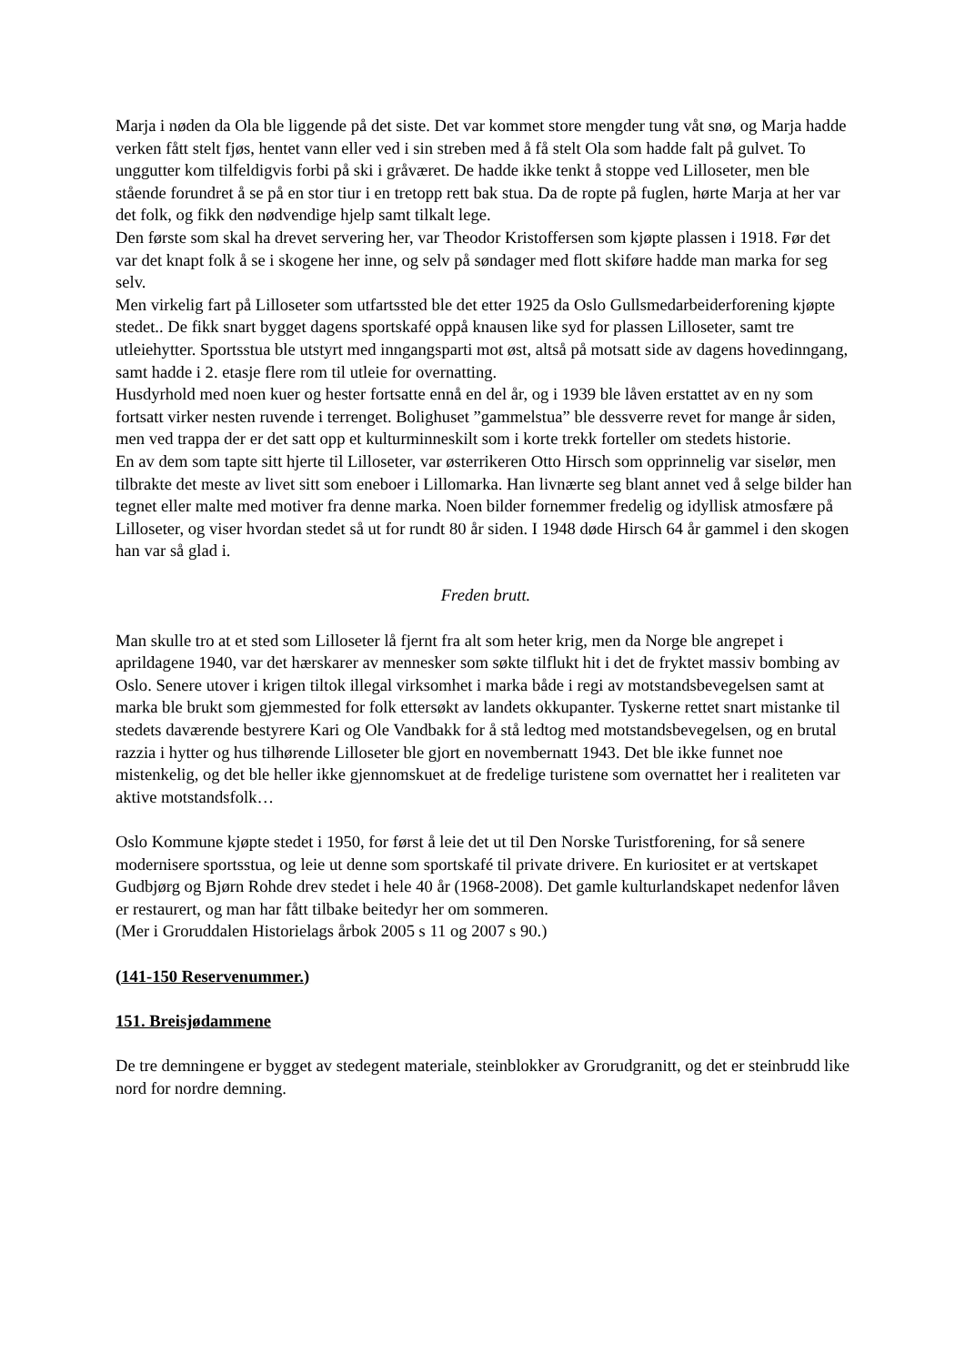Marja i nøden da Ola ble liggende på det siste. Det var kommet store mengder tung våt snø, og Marja hadde verken fått stelt fjøs, hentet vann eller ved i sin streben med å få stelt Ola som hadde falt på gulvet. To unggutter kom tilfeldigvis forbi på ski i gråværet. De hadde ikke tenkt å stoppe ved Lilloseter, men ble stående forundret å se på en stor tiur i en tretopp rett bak stua. Da de ropte på fuglen, hørte Marja at her var det folk, og fikk den nødvendige hjelp samt tilkalt lege.
Den første som skal ha drevet servering her, var Theodor Kristoffersen som kjøpte plassen i 1918. Før det var det knapt folk å se i skogene her inne, og selv på søndager med flott skiføre hadde man marka for seg selv.
Men virkelig fart på Lilloseter som utfartssted ble det etter 1925 da Oslo Gullsmedarbeiderforening kjøpte stedet.. De fikk snart bygget dagens sportskafé oppå knausen like syd for plassen Lilloseter, samt tre utleiehytter. Sportsstua ble utstyrt med inngangsparti mot øst, altså på motsatt side av dagens hovedinngang, samt hadde i 2. etasje flere rom til utleie for overnatting.
Husdyrhold med noen kuer og hester fortsatte ennå en del år, og i 1939 ble låven erstattet av en ny som fortsatt virker nesten ruvende i terrenget. Bolighuset ”gammelstua” ble dessverre revet for mange år siden, men ved trappa der er det satt opp et kulturminneskilt som i korte trekk forteller om stedets historie.
En av dem som tapte sitt hjerte til Lilloseter, var østerrikeren Otto Hirsch som opprinnelig var siselør, men tilbrakte det meste av livet sitt som eneboer i Lillomarka. Han livnærte seg blant annet ved å selge bilder han tegnet eller malte med motiver fra denne marka. Noen bilder fornemmer fredelig og idyllisk atmosfære på Lilloseter, og viser hvordan stedet så ut for rundt 80 år siden. I 1948 døde Hirsch 64 år gammel i den skogen han var så glad i.
Freden brutt.
Man skulle tro at et sted som Lilloseter lå fjernt fra alt som heter krig, men da Norge ble angrepet i aprildagene 1940, var det hærskarer av mennesker som søkte tilflukt hit i det de fryktet massiv bombing av Oslo. Senere utover i krigen tiltok illegal virksomhet i marka både i regi av motstandsbevegelsen samt at marka ble brukt som gjemmested for folk ettersøkt av landets okkupanter. Tyskerne rettet snart mistanke til stedets daværende bestyrere Kari og Ole Vandbakk for å stå ledtog med motstandsbevegelsen, og en brutal razzia i hytter og hus tilhørende Lilloseter ble gjort en novembernatt 1943. Det ble ikke funnet noe mistenkelig, og det ble heller ikke gjennomskuet at de fredelige turistene som overnattet her i realiteten var aktive motstandsfolk…
Oslo Kommune kjøpte stedet i 1950, for først å leie det ut til Den Norske Turistforening, for så senere modernisere sportsstua, og leie ut denne som sportskafé til private drivere. En kuriositet er at vertskapet Gudbjørg og Bjørn Rohde drev stedet i hele 40 år (1968-2008). Det gamle kulturlandskapet nedenfor låven er restaurert, og man har fått tilbake beitedyr her om sommeren.
(Mer i Groruddalen Historielags årbok 2005 s 11 og 2007 s 90.)
(141-150 Reservenummer.)
151. Breisjødammene
De tre demningene er bygget av stedegent materiale, steinblokker av Grorudgranitt, og det er steinbrudd like nord for nordre demning.